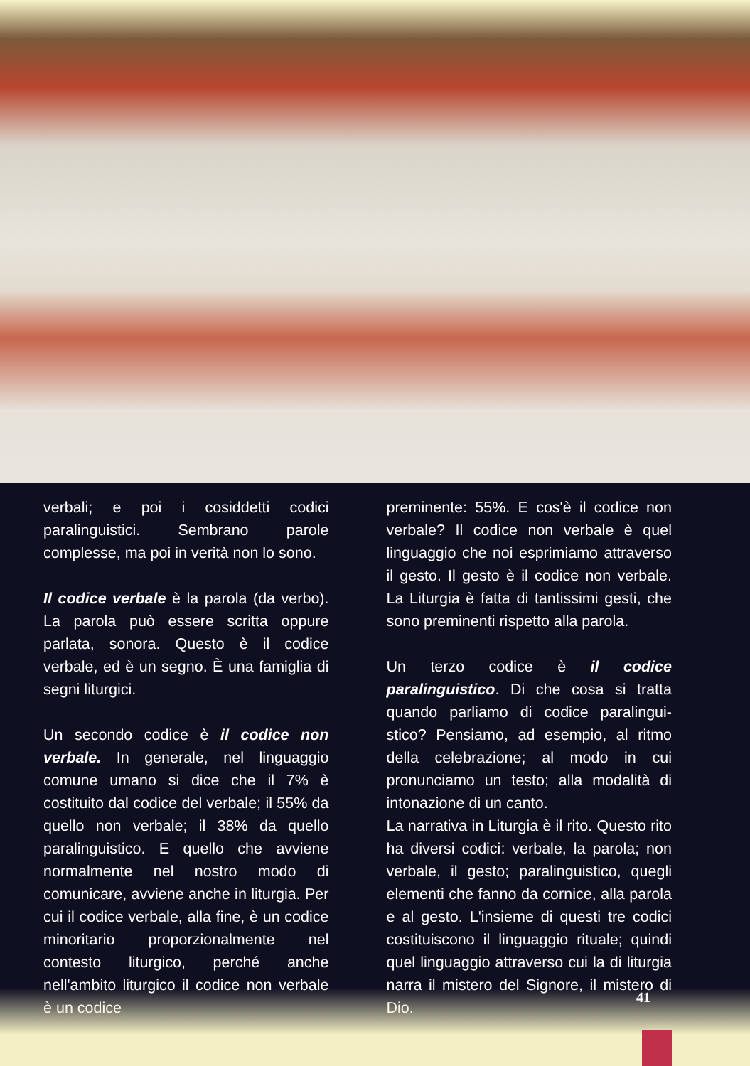verbali; e poi i cosiddetti codici paralinguistici. Sembrano parole complesse, ma poi in verità non lo sono.
Il codice verbale è la parola (da verbo). La parola può essere scritta oppure parlata, sonora. Questo è il codice verbale, ed è un segno. È una famiglia di segni liturgici.
Un secondo codice è il codice non verbale. In generale, nel linguaggio comune umano si dice che il 7% è costituito dal codice del verbale; il 55% da quello non verbale; il 38% da quello paralinguistico. E quello che avviene normalmente nel nostro modo di comunicare, avviene anche in liturgia. Per cui il codice verbale, alla fine, è un codice minoritario proporzionalmente nel contesto liturgico, perché anche nell'ambito liturgico il codice non verbale è un codice
preminente: 55%. E cos'è il codice non verbale? Il codice non verbale è quel linguaggio che noi esprimiamo attraverso il gesto. Il gesto è il codice non verbale. La Liturgia è fatta di tantissimi gesti, che sono preminenti rispetto alla parola.
Un terzo codice è il codice paralinguistico. Di che cosa si tratta quando parliamo di codice paralingui-stico? Pensiamo, ad esempio, al ritmo della celebrazione; al modo in cui pronunciamo un testo; alla modalità di intonazione di un canto.
La narrativa in Liturgia è il rito. Questo rito ha diversi codici: verbale, la parola; non verbale, il gesto; paralinguistico, quegli elementi che fanno da cornice, alla parola e al gesto. L'insieme di questi tre codici costituiscono il linguaggio rituale; quindi quel linguaggio attraverso cui la di liturgia narra il mistero del Signore, il mistero di Dio.
41